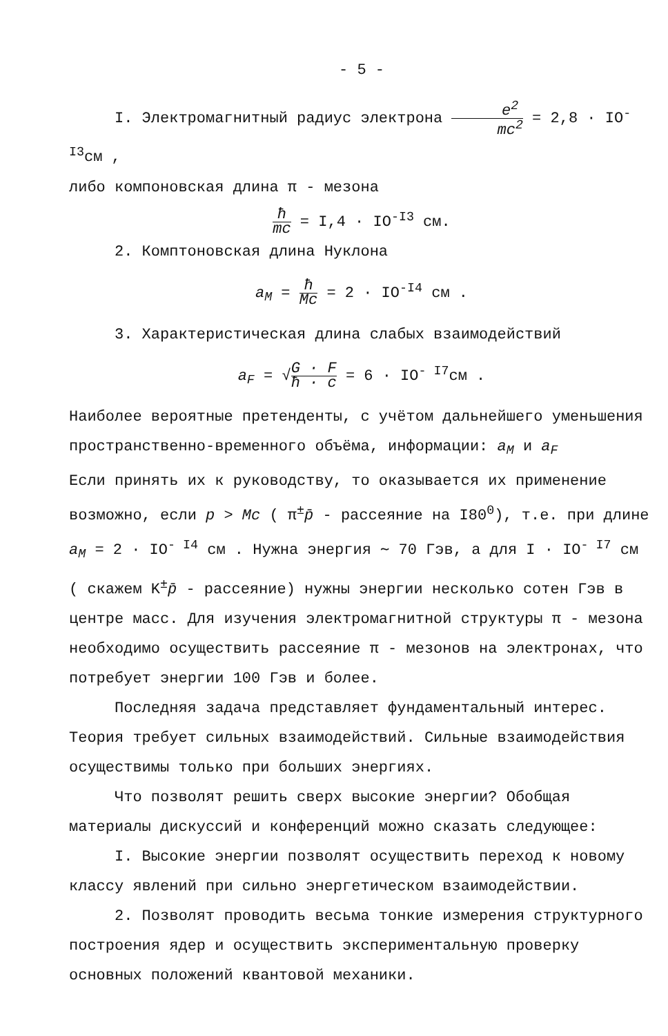- 5 -
I. Электромагнитный радиус электрона e<sup>2</sup> mc<sup>2</sup> = 2,8 · IO<sup>-I3</sup>см ,
либо компоновская длина π - мезона
ħ mc = I,4 · IO<sup>-I3</sup> см.
2. Комптоновская длина Нуклона
a<sub>M</sub> = ħ Mc = 2 · IO<sup>-I4</sup> см .
3. Характеристическая длина слабых взаимодействий
a<sub>F</sub> = √G · F ħ · c = 6 · IO<sup>- I7</sup>см .
Наиболее вероятные претенденты, с учётом дальнейшего уменьшения пространственно-временного объёма, информации: a<sub>M</sub> и a<sub>F</sub>
Если принять их к руководству, то оказывается их применение возможно, если p > Mc ( π<sup>±</sup>p̄ - рассеяние на I80<sup>0</sup>), т.е. при длине a<sub>M</sub> = 2 · IO<sup>- I4</sup> см . Нужна энергия ∼ 70 Гэв, а для I · IO<sup>- I7</sup> см ( скажем K<sup>±</sup>p̄ - рассеяние) нужны энергии несколько сотен Гэв в центре масс. Для изучения электромагнитной структуры π - мезона необходимо осуществить рассеяние π - мезонов на электронах, что потребует энергии 100 Гэв и более.
Последняя задача представляет фундаментальный интерес. Теория требует сильных взаимодействий. Сильные взаимодействия осуществимы только при больших энергиях.
Что позволят решить сверх высокие энергии? Обобщая материалы дискуссий и конференций можно сказать следующее:
I. Высокие энергии позволят осуществить переход к новому классу явлений при сильно энергетическом взаимодействии.
2. Позволят проводить весьма тонкие измерения структурного построения ядер и осуществить экспериментальную проверку основных положений квантовой механики.